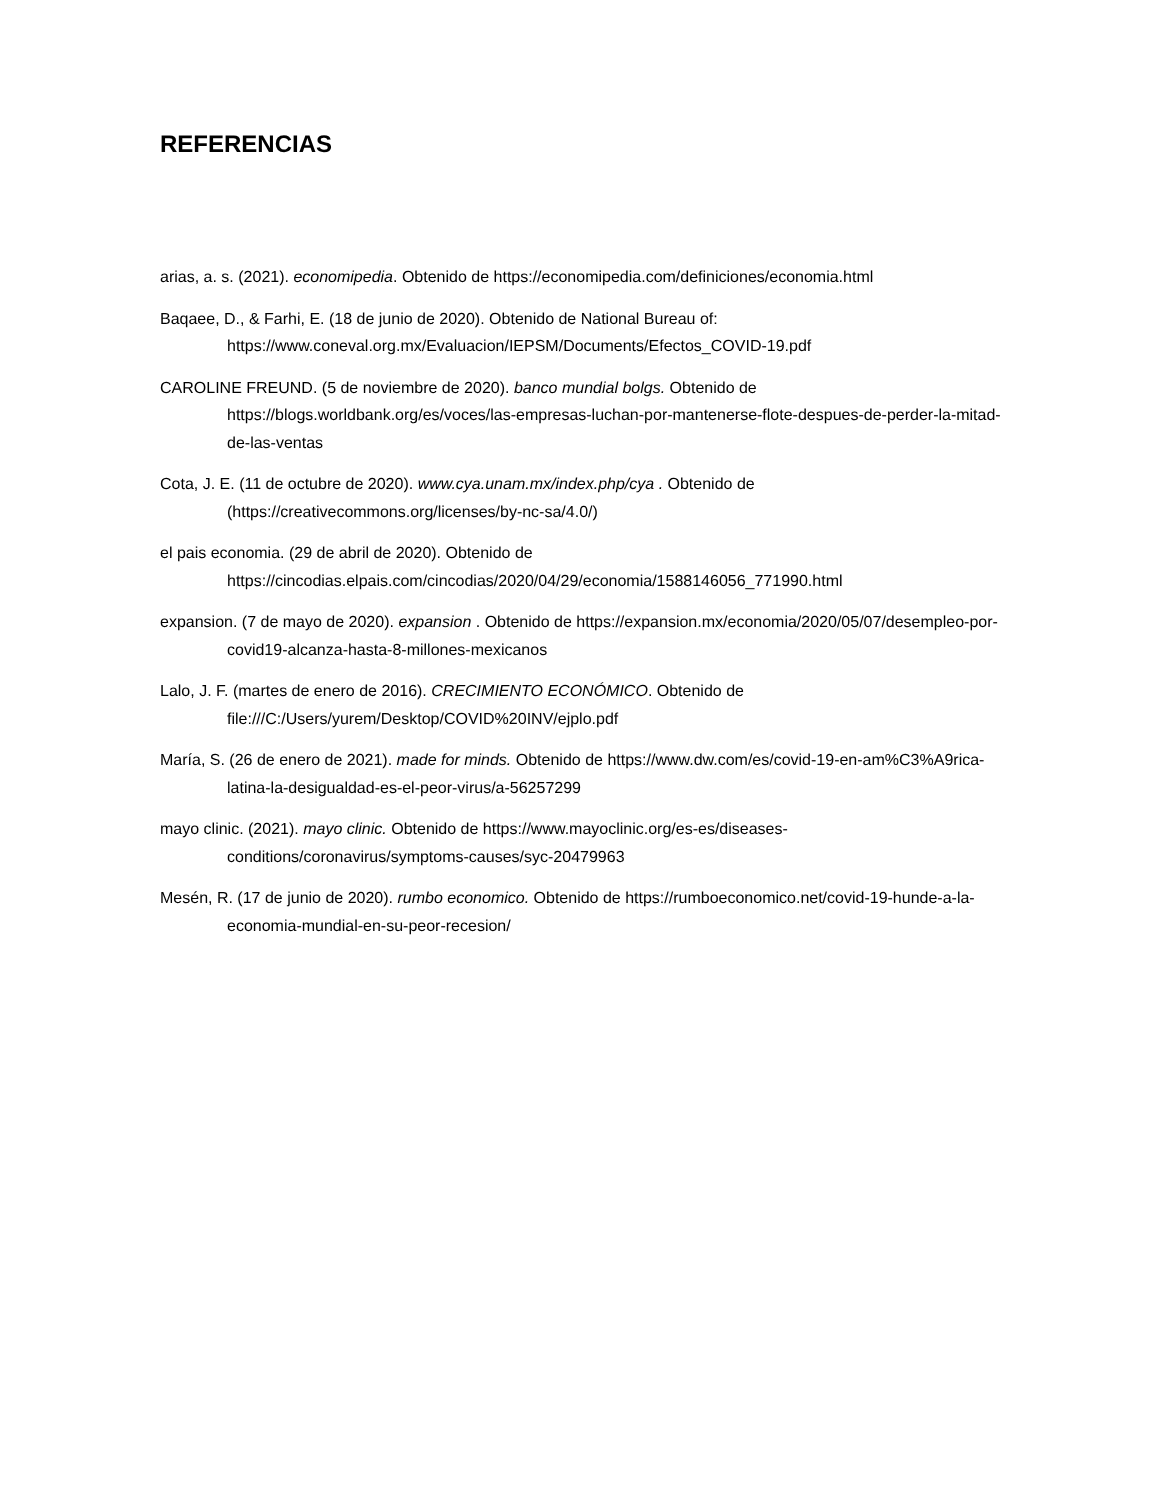REFERENCIAS
arias, a. s. (2021). economipedia. Obtenido de https://economipedia.com/definiciones/economia.html
Baqaee, D., & Farhi, E. (18 de junio de 2020). Obtenido de National Bureau of: https://www.coneval.org.mx/Evaluacion/IEPSM/Documents/Efectos_COVID-19.pdf
CAROLINE FREUND. (5 de noviembre de 2020). banco mundial bolgs. Obtenido de https://blogs.worldbank.org/es/voces/las-empresas-luchan-por-mantenerse-flote-despues-de-perder-la-mitad-de-las-ventas
Cota, J. E. (11 de octubre de 2020). www.cya.unam.mx/index.php/cya . Obtenido de (https://creativecommons.org/licenses/by-nc-sa/4.0/)
el pais economia. (29 de abril de 2020). Obtenido de https://cincodias.elpais.com/cincodias/2020/04/29/economia/1588146056_771990.html
expansion. (7 de mayo de 2020). expansion . Obtenido de https://expansion.mx/economia/2020/05/07/desempleo-por-covid19-alcanza-hasta-8-millones-mexicanos
Lalo, J. F. (martes de enero de 2016). CRECIMIENTO ECONÓMICO. Obtenido de file:///C:/Users/yurem/Desktop/COVID%20INV/ejplo.pdf
María, S. (26 de enero de 2021). made for minds. Obtenido de https://www.dw.com/es/covid-19-en-am%C3%A9rica-latina-la-desigualdad-es-el-peor-virus/a-56257299
mayo clinic. (2021). mayo clinic. Obtenido de https://www.mayoclinic.org/es-es/diseases-conditions/coronavirus/symptoms-causes/syc-20479963
Mesén, R. (17 de junio de 2020). rumbo economico. Obtenido de https://rumboeconomico.net/covid-19-hunde-a-la-economia-mundial-en-su-peor-recesion/